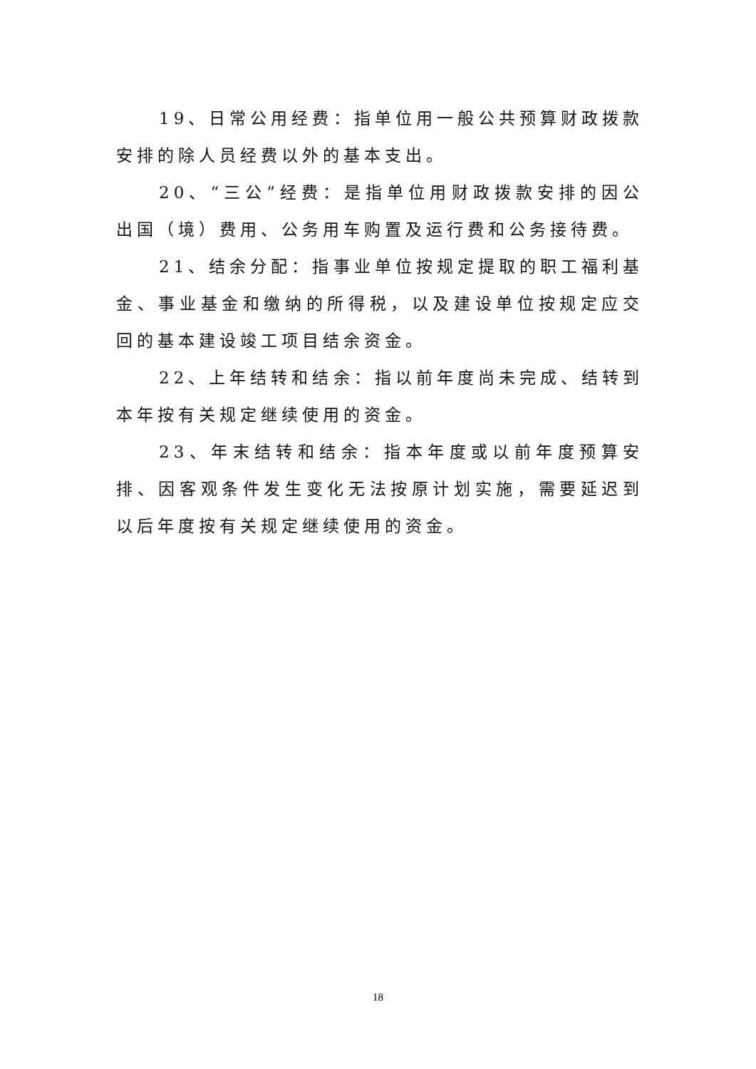19、日常公用经费：指单位用一般公共预算财政拨款安排的除人员经费以外的基本支出。
20、“三公”经费：是指单位用财政拨款安排的因公出国（境）费用、公务用车购置及运行费和公务接待费。
21、结余分配：指事业单位按规定提取的职工福利基金、事业基金和缴纳的所得税，以及建设单位按规定应交回的基本建设竣工项目结余资金。
22、上年结转和结余：指以前年度尚未完成、结转到本年按有关规定继续使用的资金。
23、年末结转和结余：指本年度或以前年度预算安排、因客观条件发生变化无法按原计划实施，需要延迟到以后年度按有关规定继续使用的资金。
18